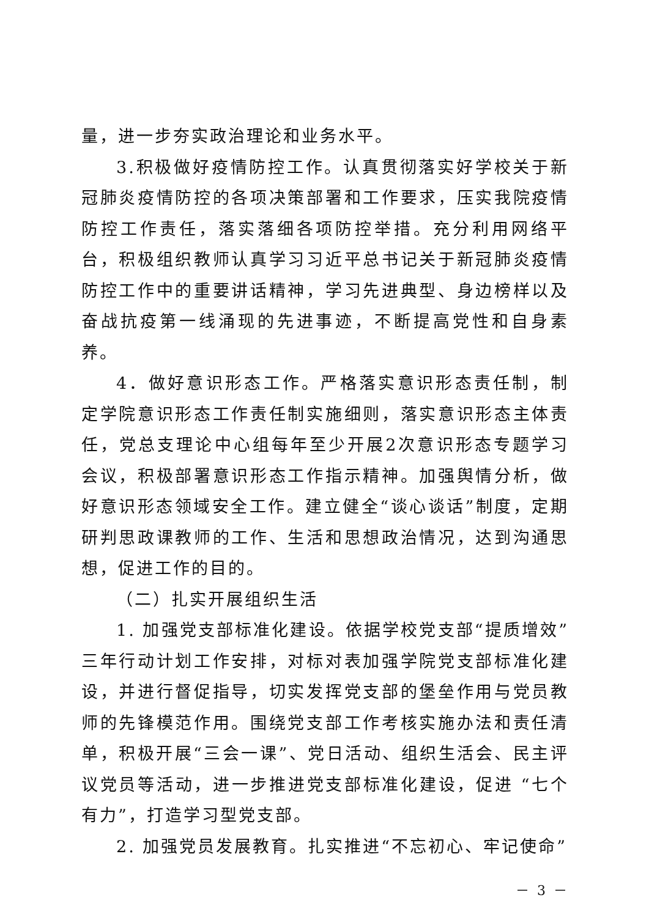量，进一步夯实政治理论和业务水平。
3.积极做好疫情防控工作。认真贯彻落实好学校关于新冠肺炎疫情防控的各项决策部署和工作要求，压实我院疫情防控工作责任，落实落细各项防控举措。充分利用网络平台，积极组织教师认真学习习近平总书记关于新冠肺炎疫情防控工作中的重要讲话精神，学习先进典型、身边榜样以及奋战抗疫第一线涌现的先进事迹，不断提高党性和自身素养。
4．做好意识形态工作。严格落实意识形态责任制，制定学院意识形态工作责任制实施细则，落实意识形态主体责任，党总支理论中心组每年至少开展2次意识形态专题学习会议，积极部署意识形态工作指示精神。加强舆情分析，做好意识形态领域安全工作。建立健全“谈心谈话”制度，定期研判思政课教师的工作、生活和思想政治情况，达到沟通思想，促进工作的目的。
（二）扎实开展组织生活
1. 加强党支部标准化建设。依据学校党支部“提质增效”三年行动计划工作安排，对标对表加强学院党支部标准化建设，并进行督促指导，切实发挥党支部的堡垒作用与党员教师的先锋模范作用。围绕党支部工作考核实施办法和责任清单，积极开展“三会一课”、党日活动、组织生活会、民主评议党员等活动，进一步推进党支部标准化建设，促进 “七个有力”，打造学习型党支部。
2. 加强党员发展教育。扎实推进“不忘初心、牢记使命”
－ 3 －